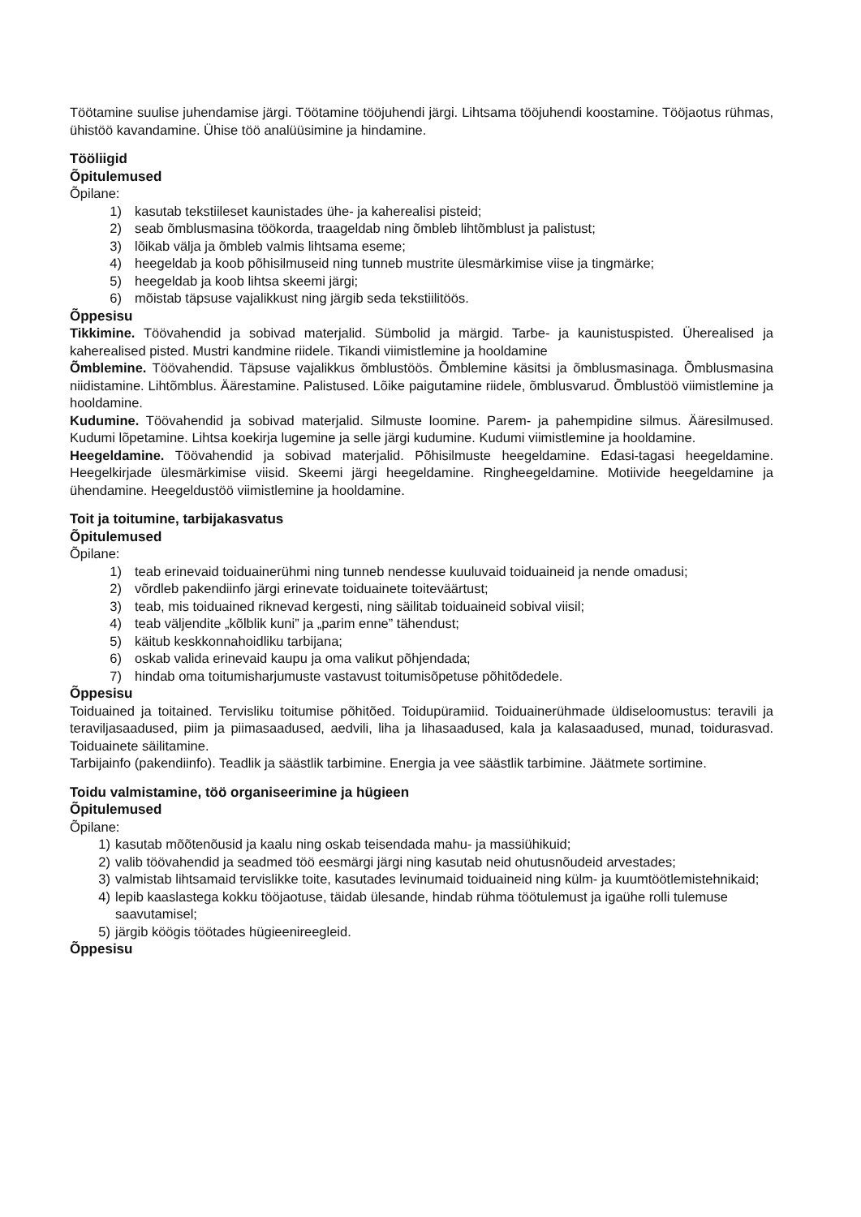Töötamine suulise juhendamise järgi. Töötamine tööjuhendi järgi. Lihtsama tööjuhendi koostamine. Tööjaotus rühmas, ühistöö kavandamine. Ühise töö analüüsimine ja hindamine.
Tööliigid
Õpitulemused
Õpilane:
1) kasutab tekstiileset kaunistades ühe- ja kaherealisi pisteid;
2) seab õmblusmasina töökorda, traageldab ning õmbleb lihtõmblust ja palistust;
3) lõikab välja ja õmbleb valmis lihtsama eseme;
4) heegeldab ja koob põhisilmuseid ning tunneb mustrite ülesmärkimise viise ja tingmärke;
5) heegeldab ja koob lihtsa skeemi järgi;
6) mõistab täpsuse vajalikkust ning järgib seda tekstiilitöös.
Õppesisu
Tikkimine. Töövahendid ja sobivad materjalid. Sümbolid ja märgid. Tarbe- ja kaunistuspisted. Üherealised ja kaherealised pisted. Mustri kandmine riidele. Tikandi viimistlemine ja hooldamine
Õmblemine. Töövahendid. Täpsuse vajalikkus õmblustöös. Õmblemine käsitsi ja õmblusmasinaga. Õmblusmasina niidistamine. Lihtõmblus. Äärestamine. Palistused. Lõike paigutamine riidele, õmblusvarud. Õmblustöö viimistlemine ja hooldamine.
Kudumine. Töövahendid ja sobivad materjalid. Silmuste loomine. Parem- ja pahempidine silmus. Ääresilmused. Kudumi lõpetamine. Lihtsa koekirja lugemine ja selle järgi kudumine. Kudumi viimistlemine ja hooldamine.
Heegeldamine. Töövahendid ja sobivad materjalid. Põhisilmuste heegeldamine. Edasi-tagasi heegeldamine. Heegelkirjade ülesmärkimise viisid. Skeemi järgi heegeldamine. Ringheegeldamine. Motiivide heegeldamine ja ühendamine. Heegeldustöö viimistlemine ja hooldamine.
Toit ja toitumine, tarbijakasvatus
Õpitulemused
Õpilane:
1) teab erinevaid toiduainerühmi ning tunneb nendesse kuuluvaid toiduaineid ja nende omadusi;
2) võrdleb pakendiinfo järgi erinevate toiduainete toiteväärtust;
3) teab, mis toiduained riknevad kergesti, ning säilitab toiduaineid sobival viisil;
4) teab väljendite „kõlblik kuni” ja „parim enne” tähendust;
5) käitub keskkonnahoidliku tarbijana;
6) oskab valida erinevaid kaupu ja oma valikut põhjendada;
7) hindab oma toitumisharjumuste vastavust toitumisõpetuse põhitõdedele.
Õppesisu
Toiduained ja toitained. Tervisliku toitumise põhitõed. Toidupüramiid. Toiduainerühmade üldiseloomustus: teravili ja teraviljasaadused, piim ja piimasaadused, aedvili, liha ja lihasaadused, kala ja kalasaadused, munad, toidurasvad. Toiduainete säilitamine.
Tarbijainfo (pakendiinfo). Teadlik ja säästlik tarbimine. Energia ja vee säästlik tarbimine. Jäätmete sortimine.
Toidu valmistamine, töö organiseerimine ja hügieen
Õpitulemused
Õpilane:
1) kasutab mõõtenõusid ja kaalu ning oskab teisendada mahu- ja massiühikuid;
2) valib töövahendid ja seadmed töö eesmärgi järgi ning kasutab neid ohutusnõudeid arvestades;
3) valmistab lihtsamaid tervislikke toite, kasutades levinumaid toiduaineid ning külm- ja kuumtöötlemistehnikaid;
4) lepib kaaslastega kokku tööjaotuse, täidab ülesande, hindab rühma töötulemust ja igaühe rolli tulemuse saavutamisel;
5) järgib köögis töötades hügieenireegleid.
Õppesisu